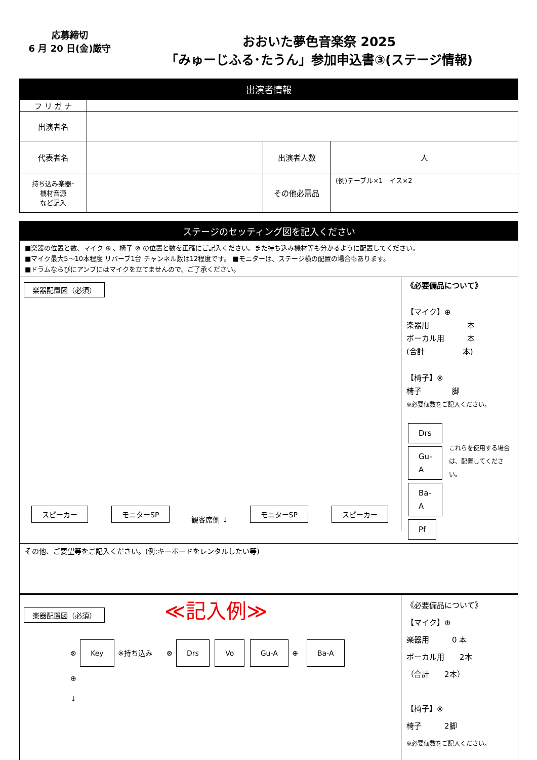応募締切
6 月 20 日(金)厳守
おおいた夢色音楽祭 2025
「みゅーじふる･たうん」参加申込書③(ステージ情報)
| 出演者情報 | | | |
| フ リ ガ ナ | | | |
| 出演者名 | | | |
| 代表者名 | | 出演者人数 | 人 |
| 持ち込み楽器･ 機材音源 など記入 | | その他必需品 | (例)テーブル×1 イス×2 |
ステージのセッティング図を記入ください
■楽器の位置と数、マイク ⊕ 、椅子 ⊗ の位置と数を正確にご記入ください。また持ち込み機材等も分かるように配置してください。
■マイク最大5～10本程度 リバーブ1台 チャンネル数は12程度です。 ■モニターは、ステージ横の配置の場合もあります。
■ドラムならびにアンプにはマイクを立てませんので、ご了承ください。
楽器配置図（必須）
スピーカー モニターSP 観客席側 ↓ モニターSP スピーカー
《必要備品について》
【マイク】⊕
楽器用　　　　　本
ボーカル用　　　本
(合計　　　　　本)
【椅子】⊗
椅子　　　　脚
※必要個数をご記入ください。
Drs
Gu-A
Ba-A
Pf
これらを使用する場合は、配置してください。
その他、ご要望等をご記入ください。(例:キーボードをレンタルしたい等)
楽器配置図（必須） ≪記入例≫
⊗ Key ※持ち込み　　⊗ Drs Vo Gu-A ⊕　Ba-A ⊕
↓
《必要備品について》
【マイク】⊕
楽器用　　　0 本
ボーカル用　　2本
（合計　　2本）
【椅子】⊗
椅子　　　2脚
※必要個数をご記入ください。